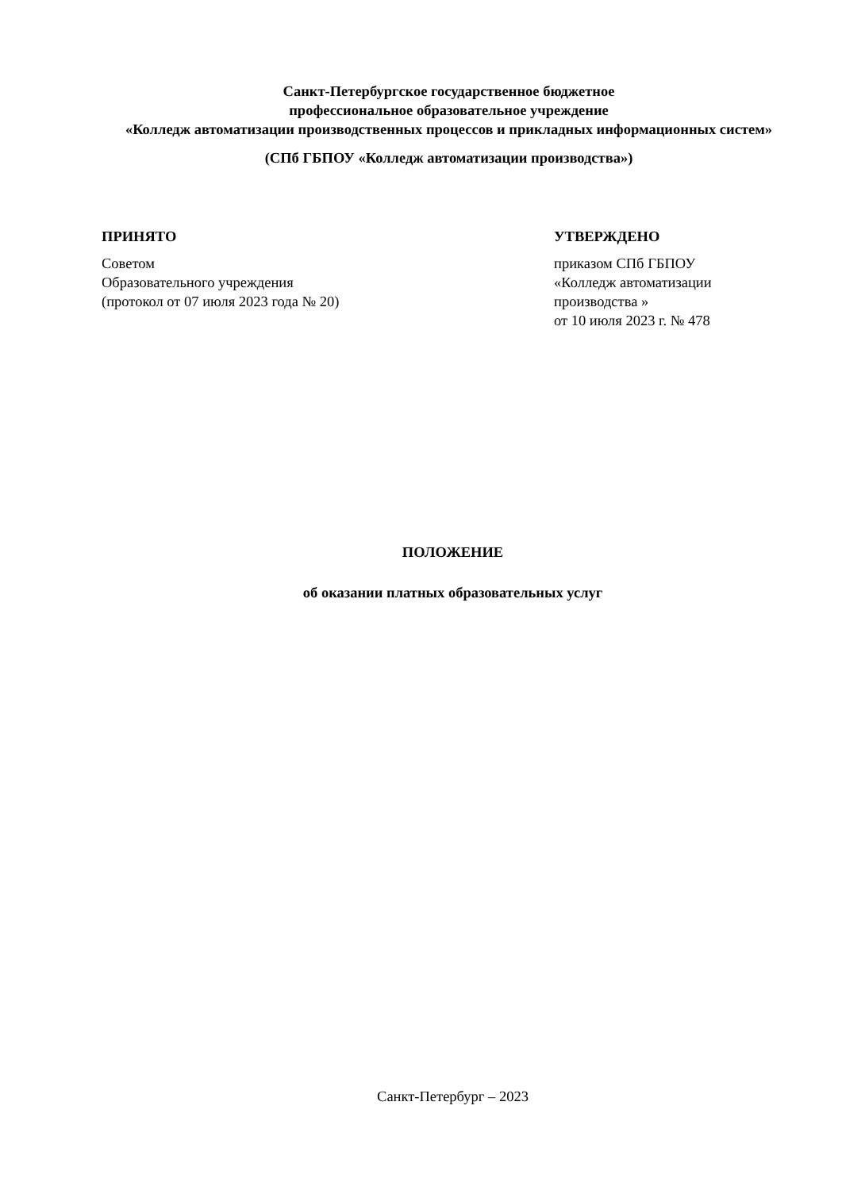Санкт-Петербургское государственное бюджетное
профессиональное образовательное учреждение
«Колледж автоматизации производственных процессов и прикладных информационных систем»
(СПб ГБПОУ «Колледж автоматизации производства»)
ПРИНЯТО
Советом
Образовательного учреждения
(протокол от 07 июля 2023 года № 20)
УТВЕРЖДЕНО
приказом СПб ГБПОУ
«Колледж автоматизации
производства »
от 10 июля 2023 г. № 478
ПОЛОЖЕНИЕ
об оказании платных образовательных услуг
Санкт-Петербург – 2023